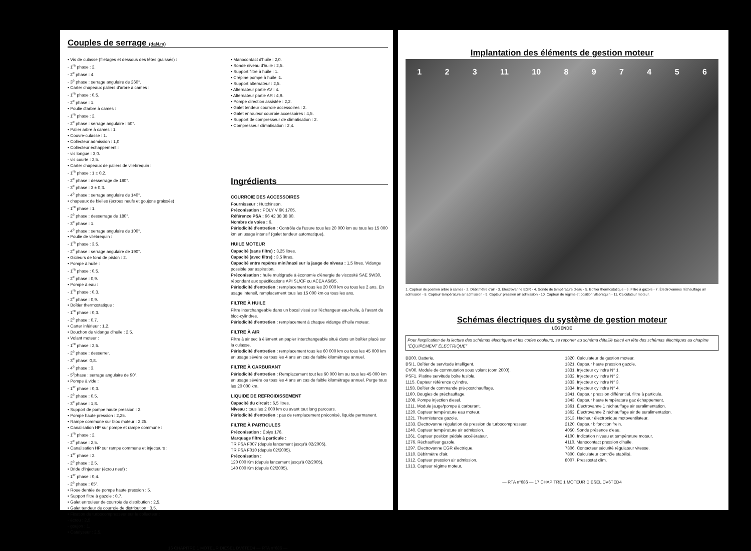Couples de serrage (daN.m)
• Vis de culasse (filetages et dessous des têtes graissés) :
- 1<sup>re</sup> phase : 2.
- 2<sup>e</sup> phase : 4.
- 3<sup>e</sup> phase : serrage angulaire de 260°.
• Carter chapeaux paliers d'arbre à cames :
- 1<sup>re</sup> phase : 0,5.
- 2<sup>e</sup> phase : 1.
• Poulie d'arbre à cames :
- 1<sup>re</sup> phase : 2.
- 2<sup>e</sup> phase : serrage angulaire : 50°.
• Palier arbre à cames : 1.
• Couvre-culasse : 1.
• Collecteur admission : 1,0
• Collecteur échappement :
- vis longue : 3,0.
- vis courte : 2,5.
• Carter chapeaux de paliers de vilebrequin :
- 1<sup>re</sup> phase : 1 ± 0,2.
- 2<sup>e</sup> phase : desserrage de 180°.
- 3<sup>e</sup> phase : 3 ± 0,3.
- 4<sup>e</sup> phase : serrage angulaire de 140°.
• chapeaux de bielles (écrous neufs et goujons graissés) :
- 1<sup>re</sup> phase : 1.
- 2<sup>e</sup> phase : desserrage de 180°.
- 3<sup>e</sup> phase : 1.
- 4<sup>e</sup> phase : serrage angulaire de 100°.
• Poulie de vilebrequin :
- 1<sup>re</sup> phase : 3,5.
- 2<sup>e</sup> phase : serrage angulaire de 190°.
• Gicleurs de fond de piston : 2.
• Pompe à huile :
- 1<sup>re</sup> phase : 0,5.
- 2<sup>e</sup> phase : 0,9.
• Pompe à eau :
- 1<sup>re</sup> phase : 0,3.
- 2<sup>e</sup> phase : 0,9.
• Boîtier thermostatique :
- 1<sup>re</sup> phase : 0,3.
- 2<sup>e</sup> phase : 0,7.
• Carter inférieur : 1,2.
• Bouchon de vidange d'huile : 2,5.
• Volant moteur :
- 1<sup>re</sup> phase : 2,5.
- 2<sup>e</sup> phase : desserrer.
- 3<sup>e</sup> phase: 0,8.
- 4<sup>e</sup> phase : 3.
- 5<sup>e</sup>phase : serrage angulaire de 90°.
• Pompe à vide :
- 1<sup>er</sup> phase : 0,3.
- 2<sup>e</sup> phase : 0,5.
- 3<sup>e</sup> phase : 1,8.
• Support de pompe haute pression : 2.
• Pompe haute pression : 2,25.
• Rampe commune sur bloc moteur : 2,25.
• Canalisation HP sur pompe et rampe commune :
- 1<sup>re</sup> phase : 2.
- 2<sup>e</sup> phase : 2,5.
• Canalisation HP sur rampe commune et injecteurs :
- 1<sup>er</sup> phase : 2.
- 2<sup>e</sup> phase : 2,5.
• Bride d'injecteur (écrou neuf) :
- 1<sup>er</sup> phase : 0,4.
- 2<sup>e</sup> phase : 65°.
• Roue dentée de pompe haute pression : 5.
• Support filtre à gazole : 0,7.
• Galet enrouleur de courroie de distribution : 2,5.
• Galet tendeur de courroie de distribution : 3,5.
• Fixation du turbocompresseur sur le collecteur :
- écrou : 2,5
- goujon : 1.
• Catalyseur : 2,5.
• Manocontact d'huile : 2,0.
• Sonde niveau d'huile : 2,5.
• Support filtre à huile : 1.
• Crépine pompe à huile :1.
• Support alternateur : 2,5.
• Alternateur partie AV : 4.
• Alternateur partie AR : 4,9.
• Pompe direction assistée : 2,2.
• Galet tendeur courroie accessoires : 2.
• Galet enrouleur courroie accessoires : 4,5.
• Support de compresseur de climatisation : 2.
• Compresseur climatisation : 2,4.
Ingrédients
COURROIE DES ACCESSOIRES
Fournisseur : Hutchinson.
Préconisation : POLY V 6K 1705.
Référence PSA : 96 42 38 38 80.
Nombre de voies : 6.
Périodicité d'entretien : Contrôle de l'usure tous les 20 000 km ou tous les 15 000 km en usage intensif (galet tendeur automatique).
HUILE MOTEUR
Capacité (sans filtre) : 3,25 litres.
Capacité (avec filtre) : 3,5 litres.
Capacité entre repères mini/maxi sur la jauge de niveau : 1,5 litres. Vidange possible par aspiration.
Préconisation : huile multigrade à économie d'énergie de viscosité SAE 5W30, répondant aux spécifications API SL/CF ou ACEA A5/B5.
Périodicité d'entretien : remplacement tous les 20 000 km ou tous les 2 ans. En usage intensif, remplacement tous les 15 000 km ou tous les ans.
FILTRE À HUILE
Filtre interchangeable dans un bocal vissé sur l'échangeur eau-huile, à l'avant du bloc-cylindres.
Périodicité d'entretien : remplacement à chaque vidange d'huile moteur.
FILTRE À AIR
Filtre à air sec à élément en papier interchangeable situé dans un boîtier placé sur la culasse.
Périodicité d'entretien : remplacement tous les 60 000 km ou tous les 45 000 km en usage sévère ou tous les 4 ans en cas de faible kilométrage annuel.
FILTRE À CARBURANT
Périodicité d'entretien : Remplacement tout les 60 000 km ou tous les 45 000 km en usage sévère ou tous les 4 ans en cas de faible kilométrage annuel. Purge tous les 20 000 km.
LIQUIDE DE REFROIDISSEMENT
Capacité du circuit : 6,5 litres.
Niveau : tous les 2 000 km ou avant tout long parcours.
Périodicité d'entretien : pas de remplacement préconisé, liquide permanent.
FILTRE À PARTICULES
Préconisation : Éolys 176.
Marquage filtre à particule :
TR PSA F007 (depuis lancement jusqu'à 02/2005).
TR PSA F010 (depuis 02/2005).
Préconisation :
120 000 Km (depuis lancement jusqu'à 02/2005).
140 000 Km (depuis 02/2005).
16 CHAPITRE 1 MOTEUR DIESEL DV6TED4 — RTA n°686 —
Implantation des éléments de gestion moteur
1 2 3 11 10 8 9 7 4 5 6
1. Capteur de position arbre à cames - 2. Débitmètre d'air - 3. Électrovanne EGR - 4. Sonde de température d'eau - 5. Boîtier thermostatique - 6. Filtre à gazole - 7. Électrovannes réchauffage air admission - 8. Capteur température air admission - 9. Capteur pression air admission - 10. Capteur de régime et position vilebrequin - 11. Calculateur moteur.
Schémas électriques du système de gestion moteur
LÉGENDE
Pour l'explication de la lecture des schémas électriques et les codes couleurs, se reporter au schéma détaillé placé en tête des schémas électriques au chapitre "ÉQUIPEMENT ÉLECTRIQUE"
BB00. Batterie.
BSI1. Boîtier de servitude intelligent.
CV00. Module de commutation sous volant (com 2000).
PSF1. Platine servitude boîte fusible.
1115. Capteur référence cylindre.
1158. Boîtier de commande pré-postchauffage.
1160. Bougies de préchauffage.
1208. Pompe injection diesel.
1211. Module jauge/pompe à carburant.
1220. Capteur température eau moteur.
1221. Thermistance gazole.
1233. Électrovanne régulation de pression de turbocompresseur.
1240. Capteur température air admission.
1261. Capteur position pédale accélérateur.
1276. Réchauffeur gazole.
1297. Électrovanne EGR électrique.
1310. Débitmètre d'air.
1312. Capteur pression air admission.
1313. Capteur régime moteur.
1320. Calculateur de gestion moteur.
1321. Capteur haute pression gazole.
1331. Injecteur cylindre N° 1.
1332. Injecteur cylindre N° 2.
1333. Injecteur cylindre N° 3.
1334. Injecteur cylindre N° 4.
1341. Capteur pression différentiel. filtre à particule.
1343. Capteur haute température gaz échappement.
1361. Électrovanne 1 réchauffage air suralimentation.
1362. Électrovanne 2 réchauffage air de suralimentation.
1513. Hacheur électronique motoventilateur.
2120. Capteur bifonction frein.
4050. Sonde présence d'eau.
4100. Indication niveau et température moteur.
4110. Manocontact pression d'huile.
7306. Contacteur sécurité régulateur vitesse.
7800. Calculateur contrôle stabilité.
8007. Pressostat clim.
— RTA n°686 — 17 CHAPITRE 1 MOTEUR DIESEL DV6TED4